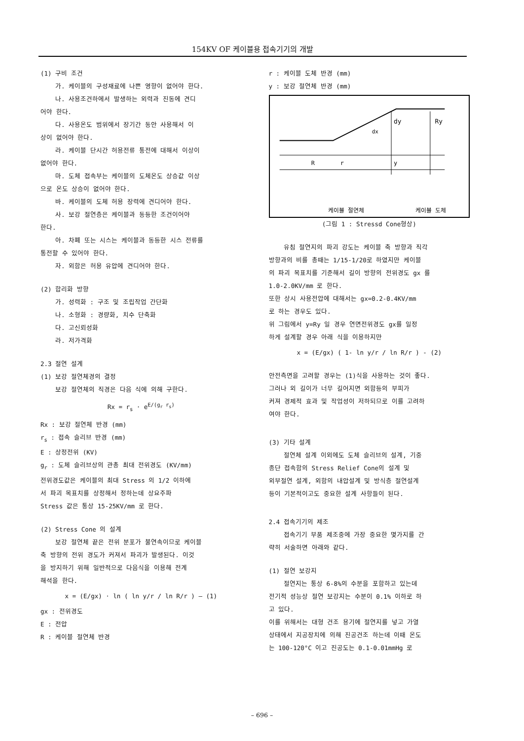154KV OF 케이블용 접속기기의 개발
(1) 구비 조건
가. 케이블의 구성재료에 나쁜 영향이 없어야 한다.
나. 사용조건하에서 발생하는 외력과 진동에 견디
어야 한다.
다. 사용온도 범위에서 장기간 동안 사용해서 이
상이 없어야 한다.
라. 케이블 단시간 허용전류 통전에 대해서 이상이
없어야 한다.
마. 도체 접속부는 케이블의 도체온도 상승값 이상
으로 온도 상승이 없어야 한다.
바. 케이블의 도체 허용 장력에 견디어야 한다.
사. 보강 절연층은 케이블과 동등한 조건이어야
한다.
아. 차폐 또는 시스는 케이블과 동등한 시스 전류를
통전할 수 있어야 한다.
자. 외함은 허용 유압에 견디어야 한다.
(2) 합리화 방향
가. 성력화 : 구조 및 조립작업 간단화
나. 소형화 : 경량화, 치수 단축화
다. 고신뢰성화
라. 저가격화
2.3 절연 설계
(1) 보강 절연체경의 결정
보강 절연체의 직경은 다음 식에 의해 구한다.
Rx = r<sub>s</sub> · e<sup>E/(g<sub>r</sub> r<sub>s</sub>)</sup>
Rx : 보강 절연체 반경 (mm)
r<sub>s</sub> : 접속 슬리브 반경 (mm)
E : 상정전위 (KV)
g<sub>r</sub> : 도체 슬리브상의 관총 최대 전위경도 (KV/mm)
전위경도값은 케이블의 최대 Stress 의 1/2 이하에
서 파괴 목표치를 상정해서 정하는데 상요주파
Stress 값은 통상 15-25KV/mm 로 한다.
(2) Stress Cone 의 설계
보강 절연체 끝은 전위 분포가 불연속이므로 케이블
축 방향의 전위 경도가 커져서 파괴가 발생된다. 이것
을 방지하기 위해 일반적으로 다음식을 이용해 전계
해석을 한다.
x = (E/gx) · ln ( ln y/r / ln R/r ) — (1)
gx : 전위경도
E : 전압
R : 케이블 절연체 반경
r : 케이블 도체 반경 (mm)
y : 보강 절연체 반경 (mm)
dy
Ry
dx
R
r
y
케이블 절연체
케이블 도체
(그림 1 : Stressd Cone형상)
유침 절연지의 파괴 강도는 케이블 축 방향과 직각
방향과의 비를 총때는 1/15-1/20로 하였지만 케이블
의 파괴 목표치를 기준해서 길이 방향의 전위경도 gx 를
1.0-2.0KV/mm 로 한다.
또한 상시 사용전압에 대해서는 gx=0.2-0.4KV/mm
로 하는 경우도 있다.
위 그림에서 y=Ry 일 경우 연면전위경도 gx를 일정
하게 설계할 경우 아래 식을 이용하지만
x = (E/gx) ( 1- ln y/r / ln R/r ) - (2)
안전측면을 고려할 경우는 (1)식을 사용하는 것이 좋다.
그러나 외 길이가 너무 길어지면 외함등의 부피가
커져 경제적 효과 및 작업성이 저하되므로 이를 고려하
여야 한다.
(3) 기타 설계
절연체 설계 이외에도 도체 슬리브의 설계, 기중
종단 접속함의 Stress Relief Cone의 설계 및
외부절연 설계, 외함의 내압설계 및 방식층 절연설계
등이 기본적이고도 중요한 설계 사항들이 된다.
2.4 접속기기의 제조
접속기기 부품 제조중에 가장 중요한 몇가지를 간
략히 서술하면 아래와 같다.
(1) 절연 보강지
절연지는 통상 6-8%의 수분을 포함하고 있는데
전기적 성능상 절연 보강지는 수분이 0.1% 이하로 하
고 있다.
이를 위해서는 대형 건조 용기에 절연지를 넣고 가열
상태에서 지공장치에 의해 진공건조 하는데 이때 온도
는 100-120°C 이고 진공도는 0.1-0.01mmHg 로
– 696 –